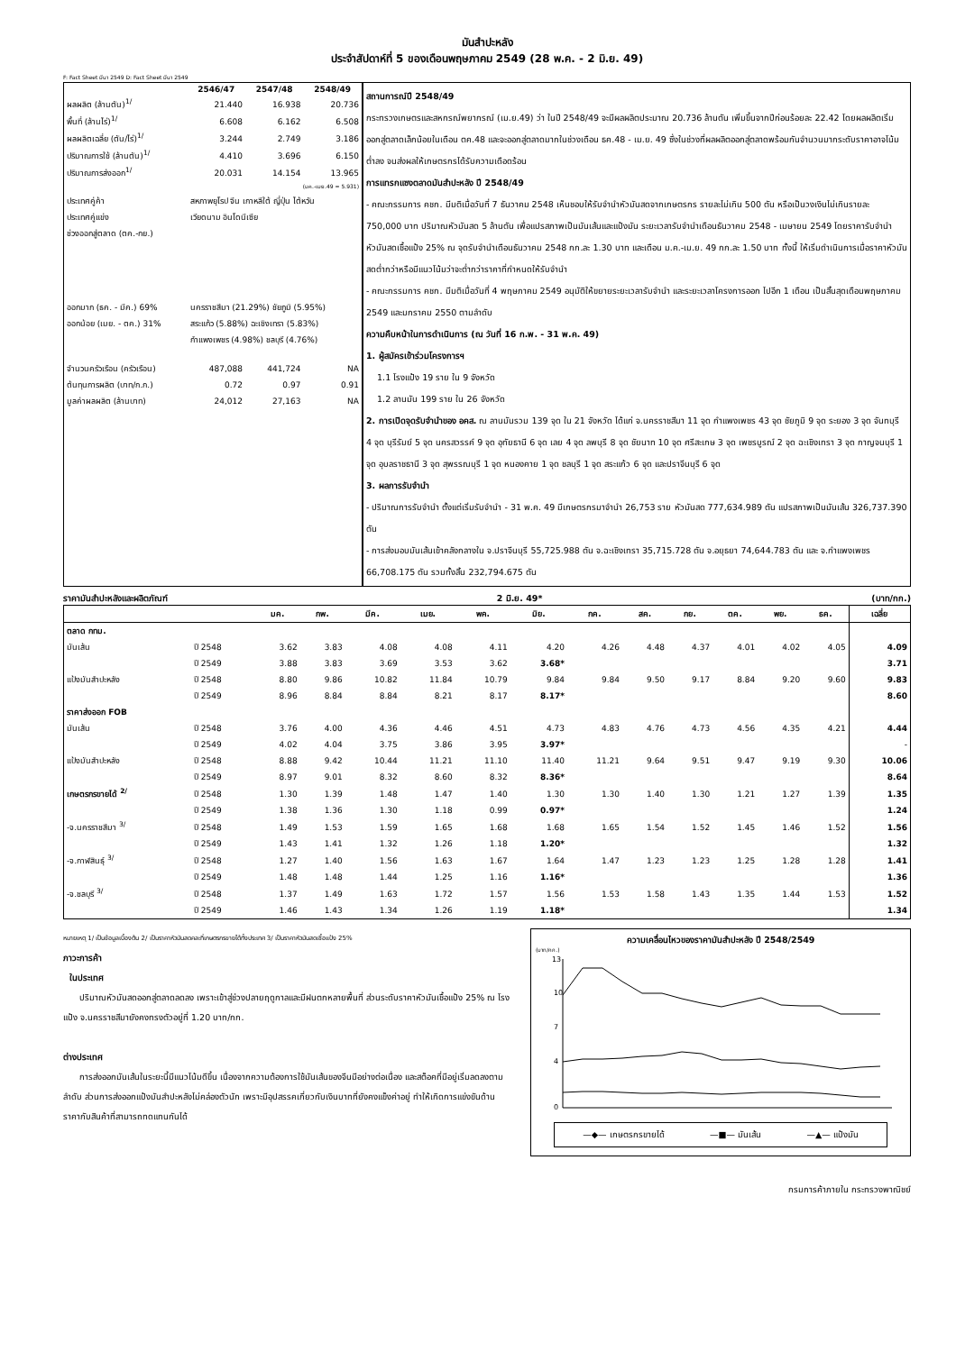มันสำปะหลัง
ประจำสัปดาห์ที่ 5 ของเดือนพฤษภาคม 2549 (28 พ.ค. - 2 มิ.ย. 49)
F: Fact Sheet มีนา 2549 D: Fact Sheet มีนา 2549
| | 2546/47 | 2547/48 | 2548/49 |
| --- | --- | --- | --- |
| ผลผลิต (ล้านตัน)<sup>1/</sup> | 21.440 | 16.938 | 20.736 |
| พื้นที่ (ล้านไร่)<sup>1/</sup> | 6.608 | 6.162 | 6.508 |
| ผลผลิตเฉลี่ย (ตัน/ไร่)<sup>1/</sup> | 3.244 | 2.749 | 3.186 |
| ปริมาณการใช้ (ล้านตัน)<sup>1/</sup> | 4.410 | 3.696 | 6.150 |
| ปริมาณการส่งออก<sup>1/</sup> | 20.031 | 14.154 | 13.965 |
| (มค.-เมย.49 = 5.931) | | | |
| ประเทศคู่ค้า | สหภาพยุโรป จีน เกาหลีใต้ ญี่ปุ่น ไต้หวัน | | |
| ประเทศคู่แข่ง | เวียดนาม อินโดนีเซีย | | |
| ช่วงออกสู่ตลาด (ตค.-กย.) | | | |
| ออกมาก (ธค. - มีค.) 69% | นครราชสีมา (21.29%) ชัยภูมิ (5.95%) | | |
| ออกน้อย (เมย. - ตค.) 31% | สระแก้ว (5.88%) ฉะเชิงเทรา (5.83%) | | |
| | กำแพงเพชร (4.98%) ชลบุรี (4.76%) | | |
| จำนวนครัวเรือน (ครัวเรือน) | 487,088 | 441,724 | NA |
| ต้นทุนการผลิต (บาท/ก.ก.) | 0.72 | 0.97 | 0.91 |
| มูลค่าผลผลิต (ล้านบาท) | 24,012 | 27,163 | NA |
สถานการณ์ปี 2548/49
กระทรวงเกษตรและสหกรณ์พยากรณ์ (เม.ย.49) ว่า ในปี 2548/49 จะมีผลผลิตประมาณ 20.736 ล้านตัน เพิ่มขึ้นจากปีก่อนร้อยละ 22.42 โดยผลผลิตเริ่มออกสู่ตลาดเล็กน้อยในเดือน ตค.48 และจะออกสู่ตลาดมากในช่วงเดือน ธค.48 - เม.ย. 49 ซึ่งในช่วงที่ผลผลิตออกสู่ตลาดพร้อมกันจำนวนมากระดับราคาอาจโน้มต่ำลง จนส่งผลให้เกษตรกรได้รับความเดือดร้อน
การแทรกแซงตลาดมันสำปะหลัง ปี 2548/49
- คณะกรรมการ คชก. มีมติเมื่อวันที่ 7 ธันวาคม 2548 เห็นชอบให้รับจำนำหัวมันสดจากเกษตรกร รายละไม่เกิน 500 ตัน หรือเป็นวงเงินไม่เกินรายละ 750,000 บาท ปริมาณหัวมันสด 5 ล้านตัน เพื่อแปรสภาพเป็นมันเส้นและแป้งมัน ระยะเวลารับจำนำเดือนธันวาคม 2548 - เมษายน 2549 โดยราคารับจำนำหัวมันสดเชื้อแป้ง 25% ณ จุดรับจำนำเดือนธันวาคม 2548 กก.ละ 1.30 บาท และเดือน ม.ค.-เม.ย. 49 กก.ละ 1.50 บาท ทั้งนี้ ให้เริ่มดำเนินการเมื่อราคาหัวมันสดต่ำกว่าหรือมีแนวโน้มว่าจะต่ำกว่าราคาที่กำหนดให้รับจำนำ
- คณะกรรมการ คชก. มีมติเมื่อวันที่ 4 พฤษภาคม 2549 อนุมัติให้ขยายระยะเวลารับจำนำ และระยะเวลาโครงการออก ไปอีก 1 เดือน เป็นสิ้นสุดเดือนพฤษภาคม 2549 และมกราคม 2550 ตามลำดับ
ความคืบหน้าในการดำเนินการ (ณ วันที่ 16 ก.พ. - 31 พ.ค. 49)
1. ผู้สมัครเข้าร่วมโครงการฯ
1.1 โรงแป้ง 19 ราย ใน 9 จังหวัด
1.2 ลานมัน 199 ราย ใน 26 จังหวัด
2. การเปิดจุดรับจำนำของ อคส. ณ ลานมันรวม 139 จุด ใน 21 จังหวัด ได้แก่ จ.นครราชสีมา 11 จุด กำแพงเพชร 43 จุด ชัยภูมิ 9 จุด ระยอง 3 จุด จันทบุรี 4 จุด บุรีรัมย์ 5 จุด นครสวรรค์ 9 จุด อุทัยธานี 6 จุด เลย 4 จุด ลพบุรี 8 จุด ชัยนาท 10 จุด ศรีสะเกษ 3 จุด เพชรบูรณ์ 2 จุด ฉะเชิงเทรา 3 จุด กาญจนบุรี 1 จุด อุบลราชธานี 3 จุด สุพรรณบุรี 1 จุด หนองคาย 1 จุด ชลบุรี 1 จุด สระแก้ว 6 จุด และปราจีนบุรี 6 จุด
3. ผลการรับจำนำ
- ปริมาณการรับจำนำ ตั้งแต่เริ่มรับจำนำ - 31 พ.ค. 49 มีเกษตรกรมาจำนำ 26,753 ราย หัวมันสด 777,634.989 ตัน แปรสภาพเป็นมันเส้น 326,737.390 ตัน
- การส่งมอบมันเส้นเข้าคลังกลางใน จ.ปราจีนบุรี 55,725.988 ตัน จ.ฉะเชิงเทรา 35,715.728 ตัน จ.อยุธยา 74,644.783 ตัน และ จ.กำแพงเพชร 66,708.175 ตัน รวมทั้งสิ้น 232,794.675 ตัน
ราคามันสำปะหลังและผลิตภัณฑ์ 2 มิ.ย. 49* (บาท/กก.)
| | | มค. | กพ. | มีค. | เมย. | พค. | มิย. | กค. | สค. | กย. | ตค. | พย. | ธค. | เฉลี่ย |
| --- | --- | --- | --- | --- | --- | --- | --- | --- | --- | --- | --- | --- | --- | --- |
| ตลาด กทม. | | | | | | | | | | | | | | |
| มันเส้น | ปี 2548 | 3.62 | 3.83 | 4.08 | 4.08 | 4.11 | 4.20 | 4.26 | 4.48 | 4.37 | 4.01 | 4.02 | 4.05 | 4.09 |
| | ปี 2549 | 3.88 | 3.83 | 3.69 | 3.53 | 3.62 | 3.68* | | | | | | | 3.71 |
| แป้งมันสำปะหลัง | ปี 2548 | 8.80 | 9.86 | 10.82 | 11.84 | 10.79 | 9.84 | 9.84 | 9.50 | 9.17 | 8.84 | 9.20 | 9.60 | 9.83 |
| | ปี 2549 | 8.96 | 8.84 | 8.84 | 8.21 | 8.17 | 8.17* | | | | | | | 8.60 |
| ราคาส่งออก FOB | | | | | | | | | | | | | | |
| มันเส้น | ปี 2548 | 3.76 | 4.00 | 4.36 | 4.46 | 4.51 | 4.73 | 4.83 | 4.76 | 4.73 | 4.56 | 4.35 | 4.21 | 4.44 |
| | ปี 2549 | 4.02 | 4.04 | 3.75 | 3.86 | 3.95 | 3.97* | | | | | | | - |
| แป้งมันสำปะหลัง | ปี 2548 | 8.88 | 9.42 | 10.44 | 11.21 | 11.10 | 11.40 | 11.21 | 9.64 | 9.51 | 9.47 | 9.19 | 9.30 | 10.06 |
| | ปี 2549 | 8.97 | 9.01 | 8.32 | 8.60 | 8.32 | 8.36* | | | | | | | 8.64 |
| เกษตรกรขายได้ <sup>2/</sup> | ปี 2548 | 1.30 | 1.39 | 1.48 | 1.47 | 1.40 | 1.30 | 1.30 | 1.40 | 1.30 | 1.21 | 1.27 | 1.39 | 1.35 |
| | ปี 2549 | 1.38 | 1.36 | 1.30 | 1.18 | 0.99 | 0.97* | | | | | | | 1.24 |
| -จ.นครราชสีมา <sup>3/</sup> | ปี 2548 | 1.49 | 1.53 | 1.59 | 1.65 | 1.68 | 1.68 | 1.65 | 1.54 | 1.52 | 1.45 | 1.46 | 1.52 | 1.56 |
| | ปี 2549 | 1.43 | 1.41 | 1.32 | 1.26 | 1.18 | 1.20* | | | | | | | 1.32 |
| -จ.กาฬสินธุ์ <sup>3/</sup> | ปี 2548 | 1.27 | 1.40 | 1.56 | 1.63 | 1.67 | 1.64 | 1.47 | 1.23 | 1.23 | 1.25 | 1.28 | 1.28 | 1.41 |
| | ปี 2549 | 1.48 | 1.48 | 1.44 | 1.25 | 1.16 | 1.16* | | | | | | | 1.36 |
| -จ.ชลบุรี <sup>3/</sup> | ปี 2548 | 1.37 | 1.49 | 1.63 | 1.72 | 1.57 | 1.56 | 1.53 | 1.58 | 1.43 | 1.35 | 1.44 | 1.53 | 1.52 |
| | ปี 2549 | 1.46 | 1.43 | 1.34 | 1.26 | 1.19 | 1.18* | | | | | | | 1.34 |
หมายเหตุ 1/ เป็นข้อมูลเบื้องต้น 2/ เป็นราคาหัวมันสดคละที่เกษตรกรขายได้ทั้งประเทศ 3/ เป็นราคาหัวมันสดเชื้อแป้ง 25%
ภาวะการค้า
ในประเทศ
ปริมาณหัวมันสดออกสู่ตลาดลดลง เพราะเข้าสู่ช่วงปลายฤดูกาลและมีฝนตกหลายพื้นที่ ส่วนระดับราคาหัวมันเชื้อแป้ง 25% ณ โรงแป้ง จ.นครราชสีมายังคงทรงตัวอยู่ที่ 1.20 บาท/กก.
ต่างประเทศ
การส่งออกมันเส้นในระยะนี้มีแนวโน้มดีขึ้น เนื่องจากความต้องการใช้มันเส้นของจีนมีอย่างต่อเนื่อง และสต็อคที่มีอยู่เริ่มลดลงตามลำดับ ส่วนการส่งออกแป้งมันสำปะหลังไม่คล่องตัวนัก เพราะมีอุปสรรคเกี่ยวกับเงินบาทที่ยังคงแข็งค่าอยู่ ทำให้เกิดการแข่งขันด้านราคากับสินค้าที่สามารถทดแทนกันได้
ความเคลื่อนไหวของราคามันสำปะหลัง ปี 2548/2549
(บาท/กก.)
13
10
7
4
0
—◆— เกษตรกรขายได้ —■— มันเส้น —▲— แป้งมัน
กรมการค้าภายใน กระทรวงพาณิชย์